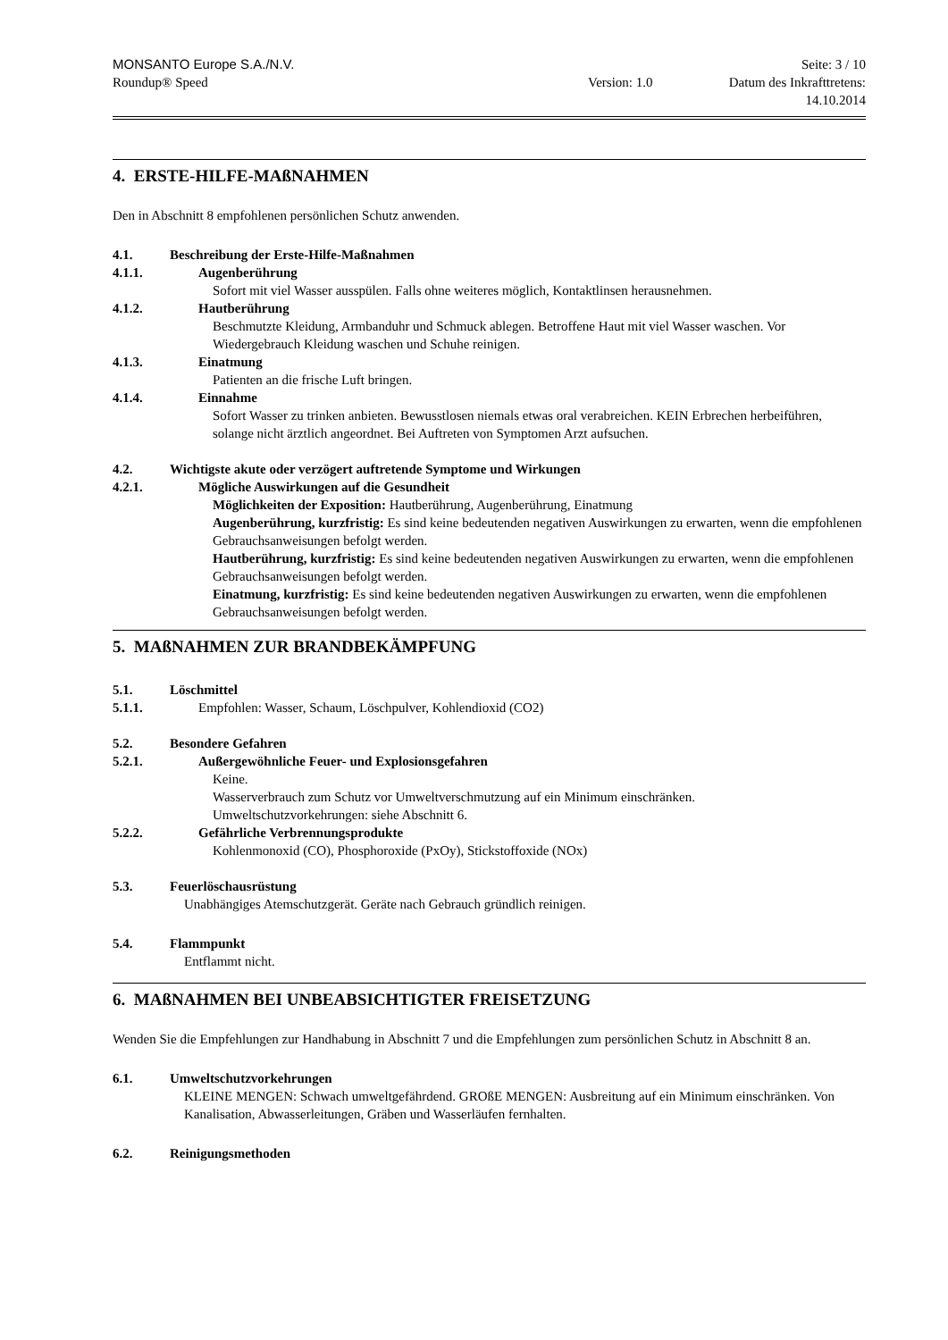MONSANTO Europe S.A./N.V. Seite: 3 / 10
Roundup® Speed Version: 1.0 Datum des Inkrafttretens:
14.10.2014
4. ERSTE-HILFE-MAßNAHMEN
Den in Abschnitt 8 empfohlenen persönlichen Schutz anwenden.
4.1. Beschreibung der Erste-Hilfe-Maßnahmen
4.1.1. Augenberührung
Sofort mit viel Wasser ausspülen. Falls ohne weiteres möglich, Kontaktlinsen herausnehmen.
4.1.2. Hautberührung
Beschmutzte Kleidung, Armbanduhr und Schmuck ablegen. Betroffene Haut mit viel Wasser waschen. Vor Wiedergebrauch Kleidung waschen und Schuhe reinigen.
4.1.3. Einatmung
Patienten an die frische Luft bringen.
4.1.4. Einnahme
Sofort Wasser zu trinken anbieten. Bewusstlosen niemals etwas oral verabreichen. KEIN Erbrechen herbeiführen, solange nicht ärztlich angeordnet. Bei Auftreten von Symptomen Arzt aufsuchen.
4.2. Wichtigste akute oder verzögert auftretende Symptome und Wirkungen
4.2.1. Mögliche Auswirkungen auf die Gesundheit
Möglichkeiten der Exposition: Hautberührung, Augenberührung, Einatmung
Augenberührung, kurzfristig: Es sind keine bedeutenden negativen Auswirkungen zu erwarten, wenn die empfohlenen Gebrauchsanweisungen befolgt werden.
Hautberührung, kurzfristig: Es sind keine bedeutenden negativen Auswirkungen zu erwarten, wenn die empfohlenen Gebrauchsanweisungen befolgt werden.
Einatmung, kurzfristig: Es sind keine bedeutenden negativen Auswirkungen zu erwarten, wenn die empfohlenen Gebrauchsanweisungen befolgt werden.
5. MAßNAHMEN ZUR BRANDBEKÄMPFUNG
5.1. Löschmittel
5.1.1. Empfohlen: Wasser, Schaum, Löschpulver, Kohlendioxid (CO2)
5.2. Besondere Gefahren
5.2.1. Außergewöhnliche Feuer- und Explosionsgefahren
Keine.
Wasserverbrauch zum Schutz vor Umweltverschmutzung auf ein Minimum einschränken.
Umweltschutzvorkehrungen: siehe Abschnitt 6.
5.2.2. Gefährliche Verbrennungsprodukte
Kohlenmonoxid (CO), Phosphoroxide (PxOy), Stickstoffoxide (NOx)
5.3. Feuerlöschausrüstung
Unabhängiges Atemschutzgerät. Geräte nach Gebrauch gründlich reinigen.
5.4. Flammpunkt
Entflammt nicht.
6. MAßNAHMEN BEI UNBEABSICHTIGTER FREISETZUNG
Wenden Sie die Empfehlungen zur Handhabung in Abschnitt 7 und die Empfehlungen zum persönlichen Schutz in Abschnitt 8 an.
6.1. Umweltschutzvorkehrungen
KLEINE MENGEN: Schwach umweltgefährdend. GROßE MENGEN: Ausbreitung auf ein Minimum einschränken. Von Kanalisation, Abwasserleitungen, Gräben und Wasserläufen fernhalten.
6.2. Reinigungsmethoden